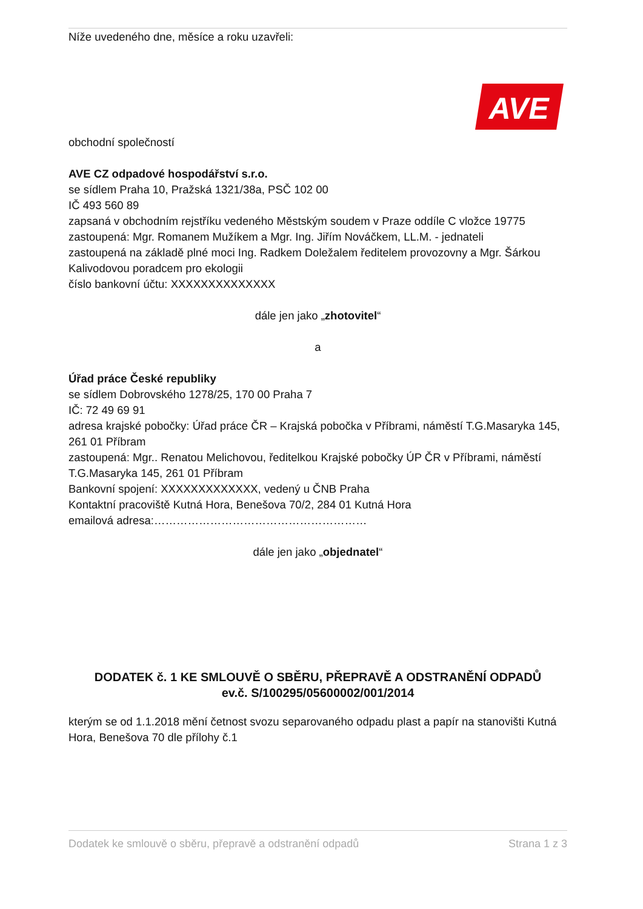Níže uvedeného dne, měsíce a roku uzavřeli:
AVE
obchodní společností
AVE CZ odpadové hospodářství s.r.o.
se sídlem Praha 10, Pražská 1321/38a, PSČ 102 00
IČ 493 560 89
zapsaná v obchodním rejstříku vedeného Městským soudem v Praze oddíle C vložce 19775
zastoupená: Mgr. Romanem Mužíkem a Mgr. Ing. Jiřím Nováčkem, LL.M. - jednateli
zastoupená na základě plné moci Ing. Radkem Doležalem ředitelem provozovny a Mgr. Šárkou Kalivodovou poradcem pro ekologii
číslo bankovní účtu: XXXXXXXXXXXXXX
dále jen jako „zhotovitel“
a
Úřad práce České republiky
se sídlem Dobrovského 1278/25, 170 00 Praha 7
IČ: 72 49 69 91
adresa krajské pobočky: Úřad práce ČR – Krajská pobočka v Příbrami, náměstí T.G.Masaryka 145, 261 01 Příbram
zastoupená: Mgr.. Renatou Melichovou, ředitelkou Krajské pobočky ÚP ČR v Příbrami, náměstí T.G.Masaryka 145, 261 01 Příbram
Bankovní spojení: XXXXXXXXXXXXX, vedený u ČNB Praha
Kontaktní pracoviště Kutná Hora, Benešova 70/2, 284 01 Kutná Hora
emailová adresa:…………………………………………………
dále jen jako „objednatel“
DODATEK č. 1 KE SMLOUVĚ O SBĚRU, PŘEPRAVĚ A ODSTRANĚNÍ ODPADŮ
ev.č. S/100295/05600002/001/2014
kterým se od 1.1.2018 mění četnost svozu separovaného odpadu plast a papír na stanovišti Kutná Hora, Benešova 70 dle přílohy č.1
Dodatek ke smlouvě o sběru, přepravě a odstranění odpadů Strana 1 z 3